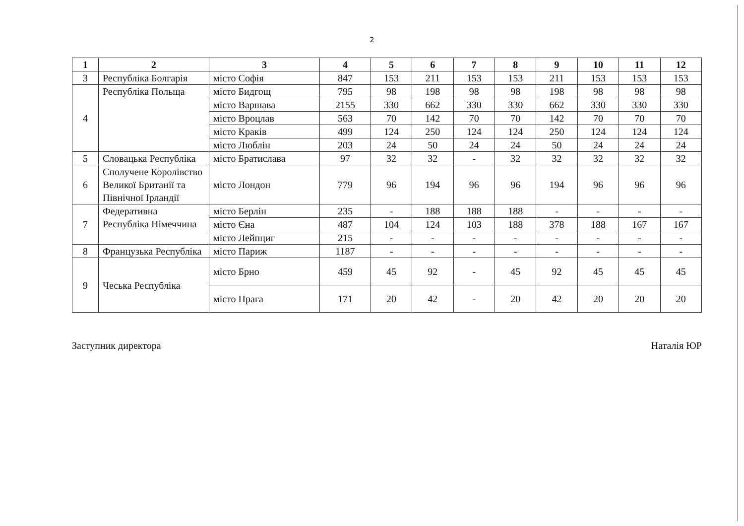2
| 1 | 2 | 3 | 4 | 5 | 6 | 7 | 8 | 9 | 10 | 11 | 12 |
| --- | --- | --- | --- | --- | --- | --- | --- | --- | --- | --- | --- |
| 3 | Республіка Болгарія | місто Софія | 847 | 153 | 211 | 153 | 153 | 211 | 153 | 153 | 153 |
| 4 | Республіка Польща | місто Бидгощ | 795 | 98 | 198 | 98 | 98 | 198 | 98 | 98 | 98 |
| | | місто Варшава | 2155 | 330 | 662 | 330 | 330 | 662 | 330 | 330 | 330 |
| | | місто Вроцлав | 563 | 70 | 142 | 70 | 70 | 142 | 70 | 70 | 70 |
| | | місто Краків | 499 | 124 | 250 | 124 | 124 | 250 | 124 | 124 | 124 |
| | | місто Люблін | 203 | 24 | 50 | 24 | 24 | 50 | 24 | 24 | 24 |
| 5 | Словацька Республіка | місто Братислава | 97 | 32 | 32 | - | 32 | 32 | 32 | 32 | 32 |
| 6 | Сполучене Королівство Великої Британії та Північної Ірландії | місто Лондон | 779 | 96 | 194 | 96 | 96 | 194 | 96 | 96 | 96 |
| 7 | Федеративна Республіка Німеччина | місто Берлін | 235 | - | 188 | 188 | 188 | - | - | - | - |
| | | місто Єна | 487 | 104 | 124 | 103 | 188 | 378 | 188 | 167 | 167 |
| | | місто Лейпциг | 215 | - | - | - | - | - | - | - | - |
| 8 | Французька Республіка | місто Париж | 1187 | - | - | - | - | - | - | - | - |
| 9 | Чеська Республіка | місто Брно | 459 | 45 | 92 | - | 45 | 92 | 45 | 45 | 45 |
| | | місто Прага | 171 | 20 | 42 | - | 20 | 42 | 20 | 20 | 20 |
Заступник директора Наталія ЮР